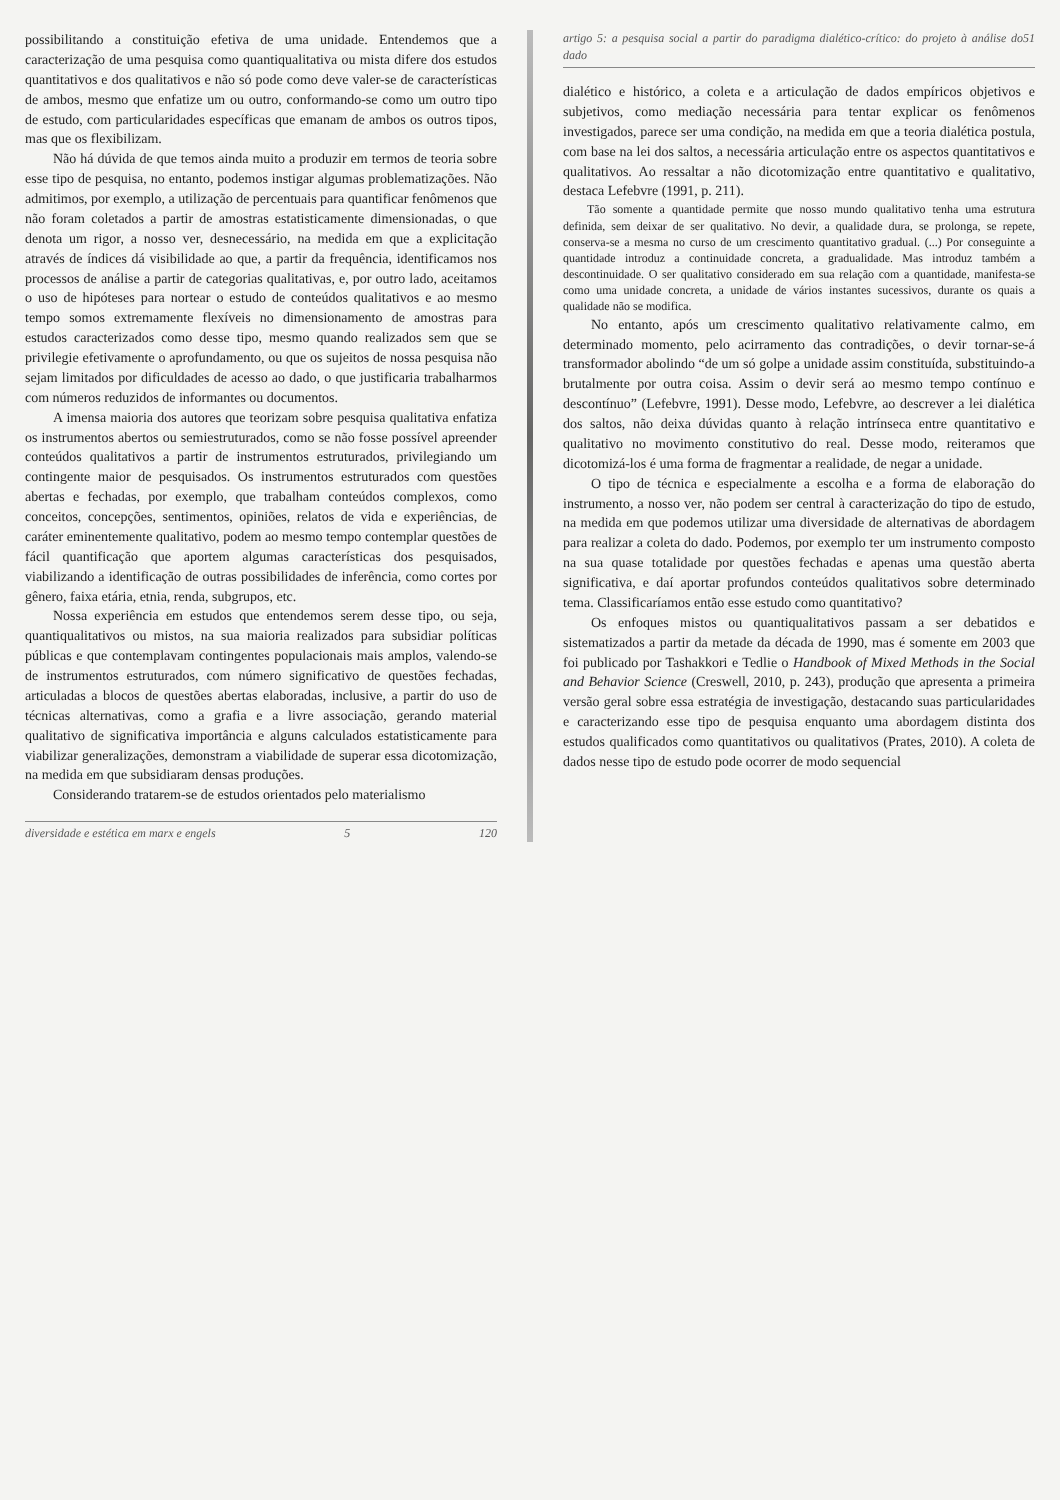possibilitando a constituição efetiva de uma unidade. Entendemos que a caracterização de uma pesquisa como quantiqualitativa ou mista difere dos estudos quantitativos e dos qualitativos e não só pode como deve valer-se de características de ambos, mesmo que enfatize um ou outro, conformando-se como um outro tipo de estudo, com particularidades específicas que emanam de ambos os outros tipos, mas que os flexibilizam.
Não há dúvida de que temos ainda muito a produzir em termos de teoria sobre esse tipo de pesquisa, no entanto, podemos instigar algumas problematizações. Não admitimos, por exemplo, a utilização de percentuais para quantificar fenômenos que não foram coletados a partir de amostras estatisticamente dimensionadas, o que denota um rigor, a nosso ver, desnecessário, na medida em que a explicitação através de índices dá visibilidade ao que, a partir da frequência, identificamos nos processos de análise a partir de categorias qualitativas, e, por outro lado, aceitamos o uso de hipóteses para nortear o estudo de conteúdos qualitativos e ao mesmo tempo somos extremamente flexíveis no dimensionamento de amostras para estudos caracterizados como desse tipo, mesmo quando realizados sem que se privilegie efetivamente o aprofundamento, ou que os sujeitos de nossa pesquisa não sejam limitados por dificuldades de acesso ao dado, o que justificaria trabalharmos com números reduzidos de informantes ou documentos.
A imensa maioria dos autores que teorizam sobre pesquisa qualitativa enfatiza os instrumentos abertos ou semiestruturados, como se não fosse possível apreender conteúdos qualitativos a partir de instrumentos estruturados, privilegiando um contingente maior de pesquisados. Os instrumentos estruturados com questões abertas e fechadas, por exemplo, que trabalham conteúdos complexos, como conceitos, concepções, sentimentos, opiniões, relatos de vida e experiências, de caráter eminentemente qualitativo, podem ao mesmo tempo contemplar questões de fácil quantificação que aportem algumas características dos pesquisados, viabilizando a identificação de outras possibilidades de inferência, como cortes por gênero, faixa etária, etnia, renda, subgrupos, etc.
Nossa experiência em estudos que entendemos serem desse tipo, ou seja, quantiqualitativos ou mistos, na sua maioria realizados para subsidiar políticas públicas e que contemplavam contingentes populacionais mais amplos, valendo-se de instrumentos estruturados, com número significativo de questões fechadas, articuladas a blocos de questões abertas elaboradas, inclusive, a partir do uso de técnicas alternativas, como a grafia e a livre associação, gerando material qualitativo de significativa importância e alguns calculados estatisticamente para viabilizar generalizações, demonstram a viabilidade de superar essa dicotomização, na medida em que subsidiaram densas produções.
Considerando tratarem-se de estudos orientados pelo materialismo
diversidade e estética em marx e engels 5 120
artigo 5: a pesquisa social a partir do paradigma dialético-crítico: do projeto à análise do dado 5 1
dialético e histórico, a coleta e a articulação de dados empíricos objetivos e subjetivos, como mediação necessária para tentar explicar os fenômenos investigados, parece ser uma condição, na medida em que a teoria dialética postula, com base na lei dos saltos, a necessária articulação entre os aspectos quantitativos e qualitativos. Ao ressaltar a não dicotomização entre quantitativo e qualitativo, destaca Lefebvre (1991, p. 211).
Tão somente a quantidade permite que nosso mundo qualitativo tenha uma estrutura definida, sem deixar de ser qualitativo. No devir, a qualidade dura, se prolonga, se repete, conserva-se a mesma no curso de um crescimento quantitativo gradual. (...) Por conseguinte a quantidade introduz a continuidade concreta, a gradualidade. Mas introduz também a descontinuidade. O ser qualitativo considerado em sua relação com a quantidade, manifesta-se como uma unidade concreta, a unidade de vários instantes sucessivos, durante os quais a qualidade não se modifica.
No entanto, após um crescimento qualitativo relativamente calmo, em determinado momento, pelo acirramento das contradições, o devir tornar-se-á transformador abolindo “de um só golpe a unidade assim constituída, substituindo-a brutalmente por outra coisa. Assim o devir será ao mesmo tempo contínuo e descontínuo” (Lefebvre, 1991). Desse modo, Lefebvre, ao descrever a lei dialética dos saltos, não deixa dúvidas quanto à relação intrínseca entre quantitativo e qualitativo no movimento constitutivo do real. Desse modo, reiteramos que dicotomizá-los é uma forma de fragmentar a realidade, de negar a unidade.
O tipo de técnica e especialmente a escolha e a forma de elaboração do instrumento, a nosso ver, não podem ser central à caracterização do tipo de estudo, na medida em que podemos utilizar uma diversidade de alternativas de abordagem para realizar a coleta do dado. Podemos, por exemplo ter um instrumento composto na sua quase totalidade por questões fechadas e apenas uma questão aberta significativa, e daí aportar profundos conteúdos qualitativos sobre determinado tema. Classificaríamos então esse estudo como quantitativo?
Os enfoques mistos ou quantiqualitativos passam a ser debatidos e sistematizados a partir da metade da década de 1990, mas é somente em 2003 que foi publicado por Tashakkori e Tedlie o Handbook of Mixed Methods in the Social and Behavior Science (Creswell, 2010, p. 243), produção que apresenta a primeira versão geral sobre essa estratégia de investigação, destacando suas particularidades e caracterizando esse tipo de pesquisa enquanto uma abordagem distinta dos estudos qualificados como quantitativos ou qualitativos (Prates, 2010). A coleta de dados nesse tipo de estudo pode ocorrer de modo sequencial